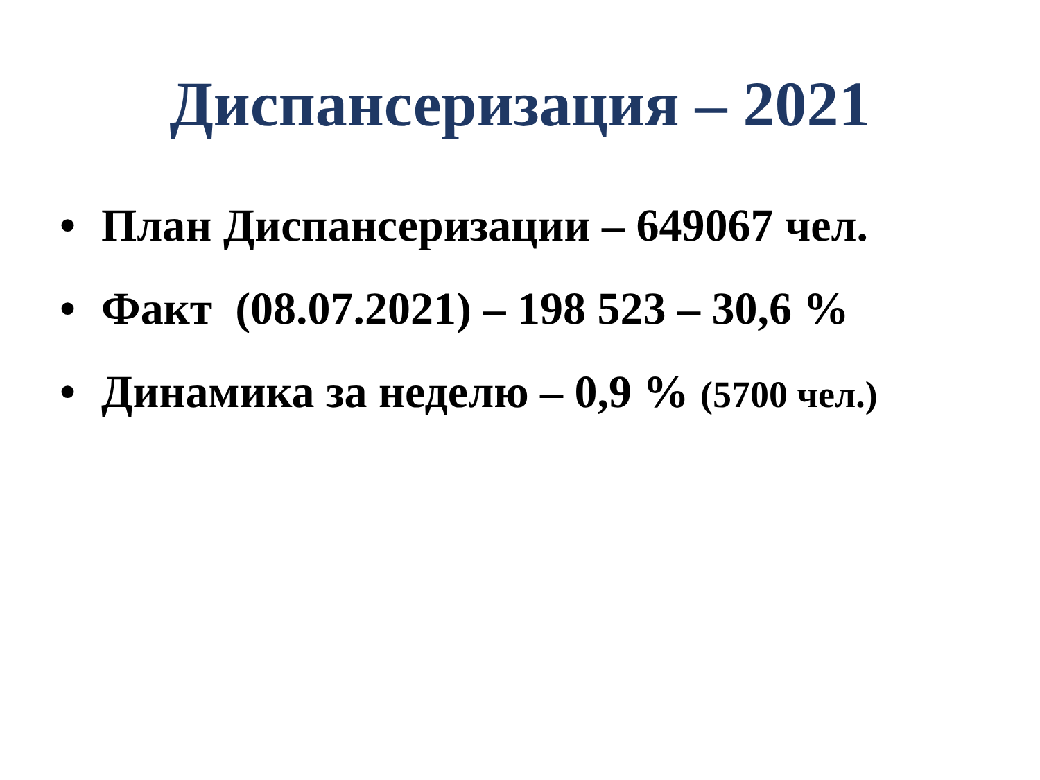Диспансеризация – 2021
• План Диспансеризации – 649067 чел.
• Факт (08.07.2021) – 198 523 – 30,6 %
• Динамика за неделю – 0,9 % (5700 чел.)